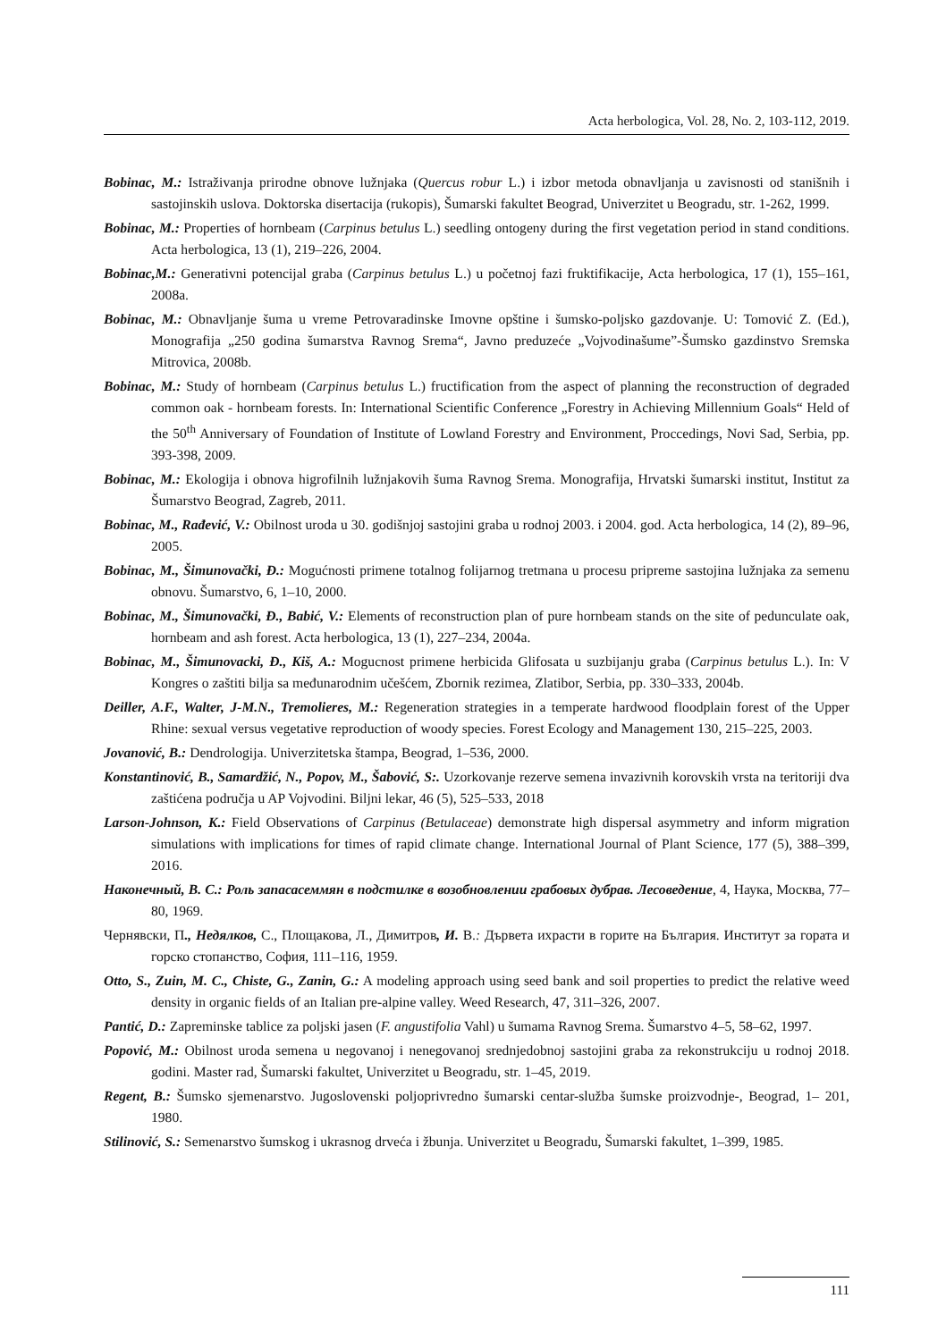Acta herbologica, Vol. 28, No. 2, 103-112, 2019.
Bobinac, M.: Istraživanja prirodne obnove lužnjaka (Quercus robur L.) i izbor metoda obnavljanja u zavisnosti od stanišnih i sastojinskih uslova. Doktorska disertacija (rukopis), Šumarski fakultet Beograd, Univerzitet u Beogradu, str. 1-262, 1999.
Bobinac, M.: Properties of hornbeam (Carpinus betulus L.) seedling ontogeny during the first vegetation period in stand conditions. Acta herbologica, 13 (1), 219–226, 2004.
Bobinac,M.: Generativni potencijal graba (Carpinus betulus L.) u početnoj fazi fruktifikacije, Acta herbologica, 17 (1), 155–161, 2008a.
Bobinac, M.: Obnavljanje šuma u vreme Petrovaradinske Imovne opštine i šumsko-poljsko gazdovanje. U: Tomović Z. (Ed.), Monografija „250 godina šumarstva Ravnog Srema“, Javno preduzeće „Vojvodinašume”-Šumsko gazdinstvo Sremska Mitrovica, 2008b.
Bobinac, M.: Study of hornbeam (Carpinus betulus L.) fructification from the aspect of planning the reconstruction of degraded common oak - hornbeam forests. In: International Scientific Conference „Forestry in Achieving Millennium Goals“ Held of the 50<sup>th</sup> Anniversary of Foundation of Institute of Lowland Forestry and Environment, Proccedings, Novi Sad, Serbia, pp. 393-398, 2009.
Bobinac, M.: Ekologija i obnova higrofilnih lužnjakovih šuma Ravnog Srema. Monografija, Hrvatski šumarski institut, Institut za Šumarstvo Beograd, Zagreb, 2011.
Bobinac, M., Rađević, V.: Obilnost uroda u 30. godišnjoj sastojini graba u rodnoj 2003. i 2004. god. Acta herbologica, 14 (2), 89–96, 2005.
Bobinac, M., Šimunovački, Đ.: Mogućnosti primene totalnog folijarnog tretmana u procesu pripreme sastojina lužnjaka za semenu obnovu. Šumarstvo, 6, 1–10, 2000.
Bobinac, M., Šimunovački, Đ., Babić, V.: Elements of reconstruction plan of pure hornbeam stands on the site of pedunculate oak, hornbeam and ash forest. Acta herbologica, 13 (1), 227–234, 2004a.
Bobinac, M., Šimunovacki, Đ., Kiš, A.: Mogucnost primene herbicida Glifosata u suzbijanju graba (Carpinus betulus L.). In: V Kongres o zaštiti bilja sa međunarodnim učešćem, Zbornik rezimea, Zlatibor, Serbia, pp. 330–333, 2004b.
Deiller, A.F., Walter, J-M.N., Tremolieres, M.: Regeneration strategies in a temperate hardwood floodplain forest of the Upper Rhine: sexual versus vegetative reproduction of woody species. Forest Ecology and Management 130, 215–225, 2003.
Jovanović, B.: Dendrologija. Univerzitetska štampa, Beograd, 1–536, 2000.
Konstantinović, B., Samardžić, N., Popov, M., Šabović, S:. Uzorkovanje rezerve semena invazivnih korovskih vrsta na teritoriji dva zaštićena područja u AP Vojvodini. Biljni lekar, 46 (5), 525–533, 2018
Larson-Johnson, K.: Field Observations of Carpinus (Betulaceae) demonstrate high dispersal asymmetry and inform migration simulations with implications for times of rapid climate change. International Journal of Plant Science, 177 (5), 388–399, 2016.
Наконечный, В. С.: Роль запасасеммян в подстилке в возобновлении грабовых дубрав. Лесоведение, 4, Наука, Москва, 77–80, 1969.
Чернявски, П., Недялков, С., Площакова, Л., Димитров, И. В.: Дървета ихрасти в горите на България. Институт за гората и горско стопанство, София, 111–116, 1959.
Otto, S., Zuin, M. C., Chiste, G., Zanin, G.: A modeling approach using seed bank and soil properties to predict the relative weed density in organic fields of an Italian pre-alpine valley. Weed Research, 47, 311–326, 2007.
Pantić, D.: Zapreminske tablice za poljski jasen (F. angustifolia Vahl) u šumama Ravnog Srema. Šumarstvo 4–5, 58–62, 1997.
Popović, M.: Obilnost uroda semena u negovanoj i nenegovanoj srednjedobnoj sastojini graba za rekonstrukciju u rodnoj 2018. godini. Master rad, Šumarski fakultet, Univerzitet u Beogradu, str. 1–45, 2019.
Regent, B.: Šumsko sjemenarstvo. Jugoslovenski poljoprivredno šumarski centar-služba šumske proizvodnje-, Beograd, 1– 201, 1980.
Stilinović, S.: Semenarstvo šumskog i ukrasnog drveća i žbunja. Univerzitet u Beogradu, Šumarski fakultet, 1–399, 1985.
111